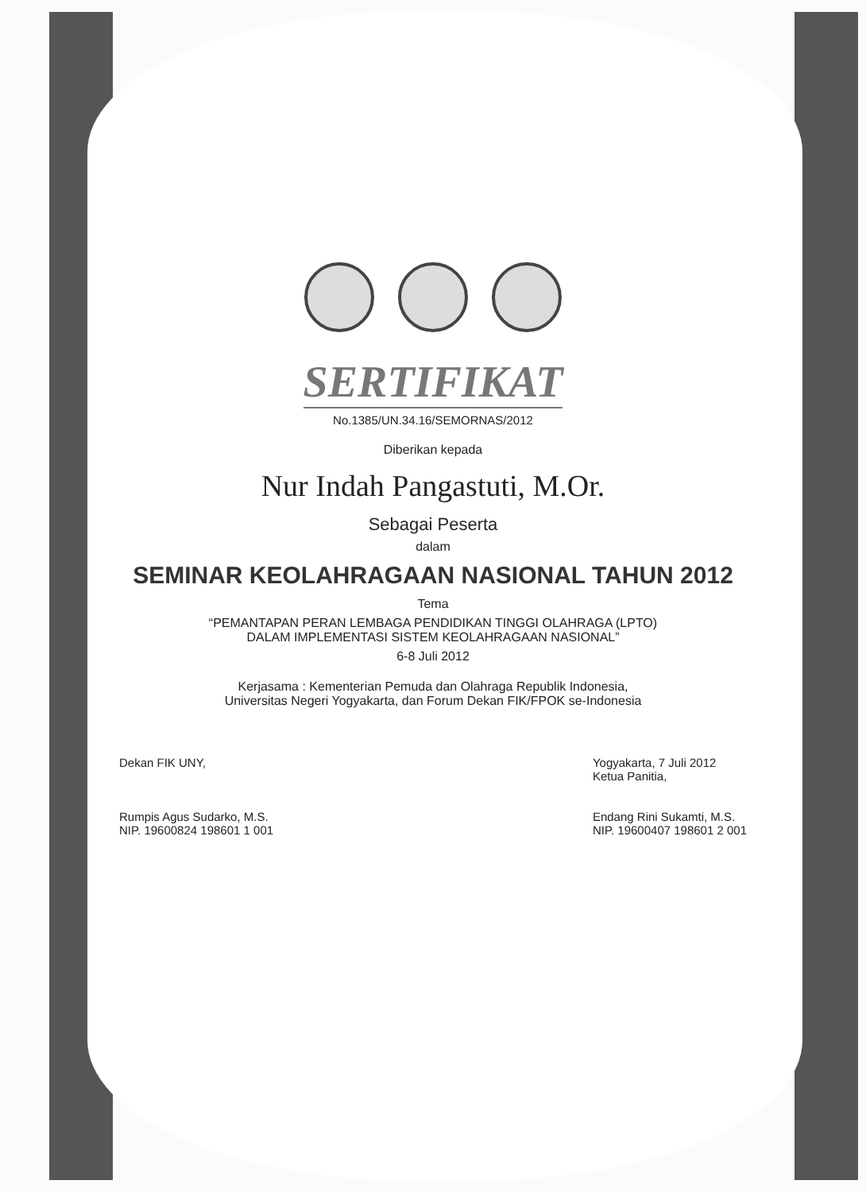SERTIFIKAT
No.1385/UN.34.16/SEMORNAS/2012
Diberikan kepada
Nur Indah Pangastuti, M.Or.
Sebagai Peserta
dalam
SEMINAR KEOLAHRAGAAN NASIONAL TAHUN 2012
Tema
“PEMANTAPAN PERAN LEMBAGA PENDIDIKAN TINGGI OLAHRAGA (LPTO)
DALAM IMPLEMENTASI SISTEM KEOLAHRAGAAN NASIONAL”
6-8 Juli 2012
Kerjasama : Kementerian Pemuda dan Olahraga Republik Indonesia,
Universitas Negeri Yogyakarta, dan Forum Dekan FIK/FPOK se-Indonesia
Dekan FIK UNY,
Rumpis Agus Sudarko, M.S.
NIP. 19600824 198601 1 001
Yogyakarta, 7 Juli 2012
Ketua Panitia,
Endang Rini Sukamti, M.S.
NIP. 19600407 198601 2 001